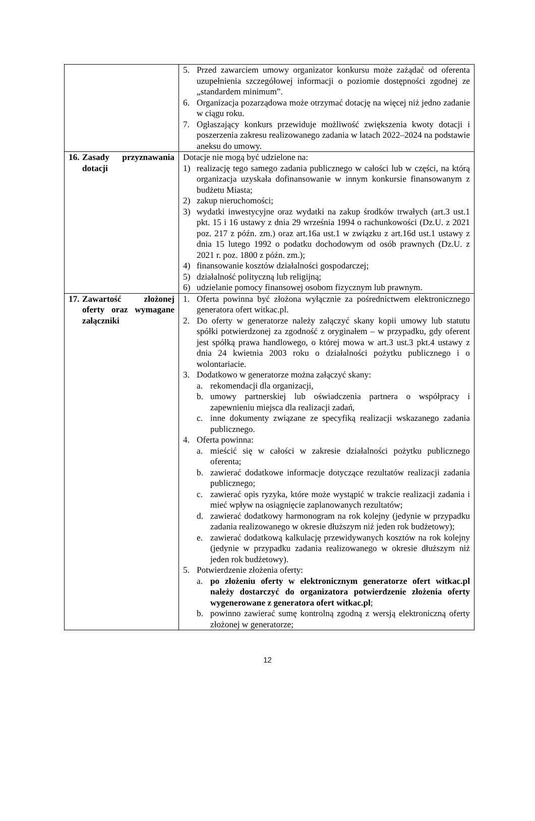| | 5. Przed zawarciem umowy organizator konkursu może zażądać od oferenta uzupełnienia szczegółowej informacji o poziomie dostępności zgodnej ze „standardem minimum”. 6. Organizacja pozarządowa może otrzymać dotację na więcej niż jedno zadanie w ciągu roku. 7. Ogłaszający konkurs przewiduje możliwość zwiększenia kwoty dotacji i poszerzenia zakresu realizowanego zadania w latach 2022–2024 na podstawie aneksu do umowy. |
| 16. Zasady przyznawania dotacji | Dotacje nie mogą być udzielone na: 1) realizację tego samego zadania publicznego w całości lub w części, na którą organizacja uzyskała dofinansowanie w innym konkursie finansowanym z budżetu Miasta; 2) zakup nieruchomości; 3) wydatki inwestycyjne oraz wydatki na zakup środków trwałych (art.3 ust.1 pkt. 15 i 16 ustawy z dnia 29 września 1994 o rachunkowości (Dz.U. z 2021 poz. 217 z późn. zm.) oraz art.16a ust.1 w związku z art.16d ust.1 ustawy z dnia 15 lutego 1992 o podatku dochodowym od osób prawnych (Dz.U. z 2021 r. poz. 1800 z późn. zm.); 4) finansowanie kosztów działalności gospodarczej; 5) działalność polityczną lub religijną; 6) udzielanie pomocy finansowej osobom fizycznym lub prawnym. |
| 17. Zawartość złożonej oferty oraz wymagane załączniki | 1. Oferta powinna być złożona wyłącznie za pośrednictwem elektronicznego generatora ofert witkac.pl. 2. Do oferty w generatorze należy załączyć skany kopii umowy lub statutu spółki potwierdzonej za zgodność z oryginałem – w przypadku, gdy oferent jest spółką prawa handlowego, o której mowa w art.3 ust.3 pkt.4 ustawy z dnia 24 kwietnia 2003 roku o działalności pożytku publicznego i o wolontariacie. 3. Dodatkowo w generatorze można załączyć skany: a. rekomendacji dla organizacji, b. umowy partnerskiej lub oświadczenia partnera o współpracy i zapewnieniu miejsca dla realizacji zadań, c. inne dokumenty związane ze specyfiką realizacji wskazanego zadania publicznego. 4. Oferta powinna: a. mieścić się w całości w zakresie działalności pożytku publicznego oferenta; b. zawierać dodatkowe informacje dotyczące rezultatów realizacji zadania publicznego; c. zawierać opis ryzyka, które może wystąpić w trakcie realizacji zadania i mieć wpływ na osiągnięcie zaplanowanych rezultatów; d. zawierać dodatkowy harmonogram na rok kolejny (jedynie w przypadku zadania realizowanego w okresie dłuższym niż jeden rok budżetowy); e. zawierać dodatkową kalkulację przewidywanych kosztów na rok kolejny (jedynie w przypadku zadania realizowanego w okresie dłuższym niż jeden rok budżetowy). 5. Potwierdzenie złożenia oferty: a. po złożeniu oferty w elektronicznym generatorze ofert witkac.pl należy dostarczyć do organizatora potwierdzenie złożenia oferty wygenerowane z generatora ofert witkac.pl ; b. powinno zawierać sumę kontrolną zgodną z wersją elektroniczną oferty złożonej w generatorze; |
12